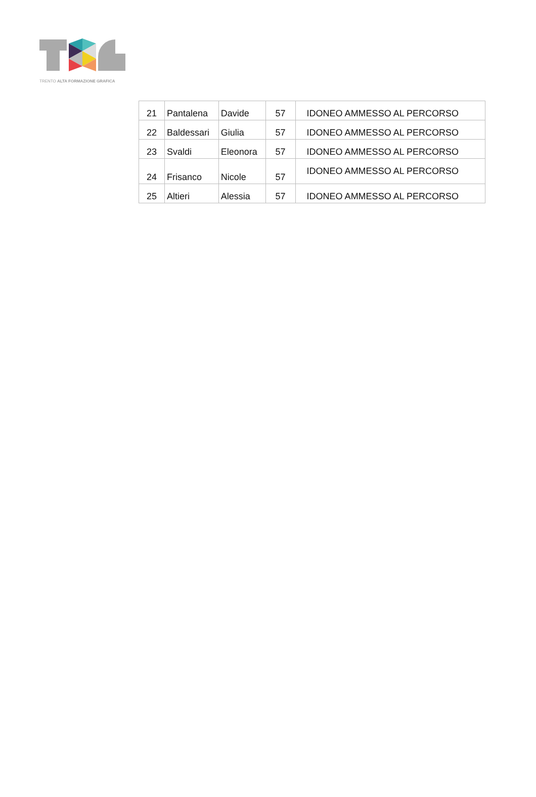TRENTO ALTA FORMAZIONE GRAFICA
| 21 | Pantalena | Davide | 57 | IDONEO AMMESSO AL PERCORSO |
| 22 | Baldessari | Giulia | 57 | IDONEO AMMESSO AL PERCORSO |
| 23 | Svaldi | Eleonora | 57 | IDONEO AMMESSO AL PERCORSO |
| 24 | Frisanco | Nicole | 57 | IDONEO AMMESSO AL PERCORSO |
| 25 | Altieri | Alessia | 57 | IDONEO AMMESSO AL PERCORSO |